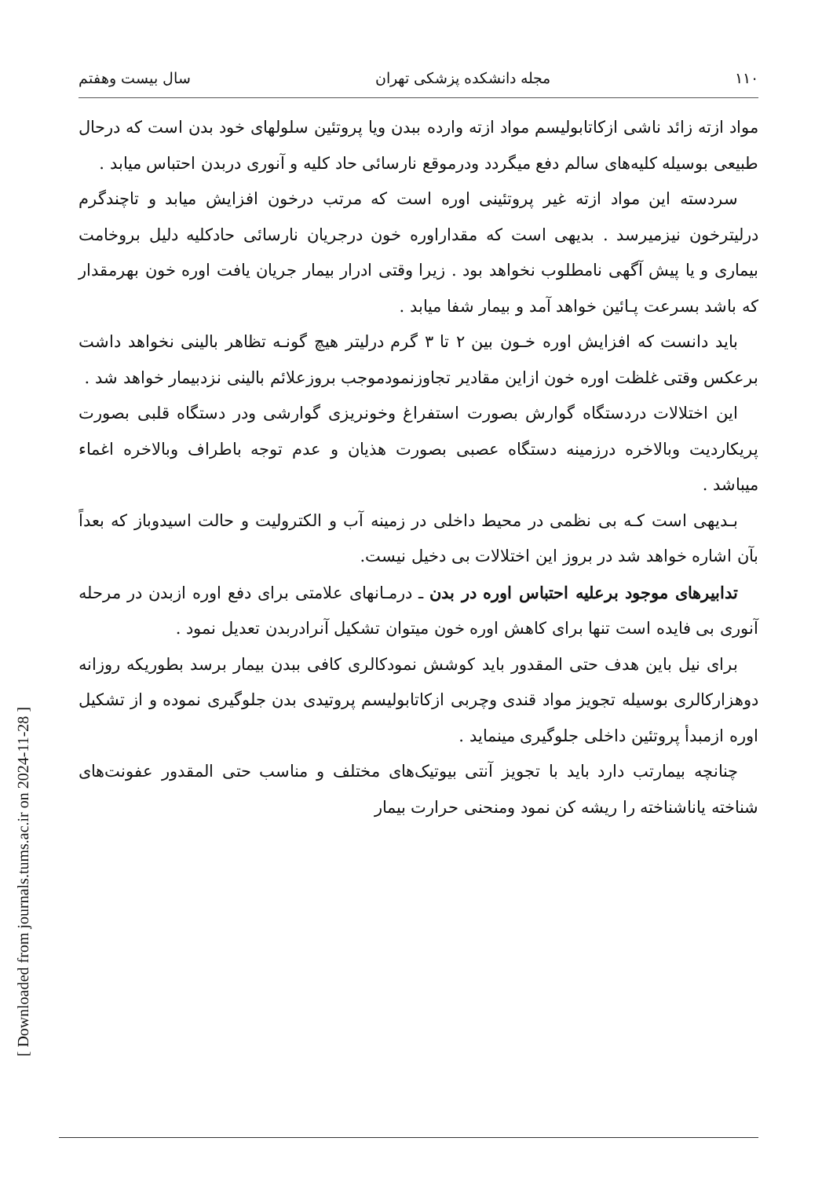[ Downloaded from journals.tums.ac.ir on 2024-11-28 ]
۱۱۰ مجله دانشکده پزشکی تهران سال بیست وهفتم
مواد ازته زائد ناشی ازکاتابولیسم مواد ازته وارده ببدن ویا پروتئین سلولهای خود بدن است که درحال طبیعی بوسیله کلیه‌های سالم دفع میگردد ودرموقع نارسائی حاد کلیه و آنوری دربدن احتباس میابد .
سردسته این مواد ازته غیر پروتئینی اوره است که مرتب درخون افزایش میابد و تاچندگرم درلیترخون نیزمیرسد . بدیهی است که مقداراوره خون درجریان نارسائی حادکلیه دلیل بروخامت بیماری و یا پیش آگهی نامطلوب نخواهد بود . زیرا وقتی ادرار بیمار جریان یافت اوره خون بهرمقدار که باشد بسرعت پـائین خواهد آمد و بیمار شفا میابد .
باید دانست که افزایش اوره خـون بین ۲ تا ۳ گرم درلیتر هیچ گونـه تظاهر بالینی نخواهد داشت برعکس وقتی غلظت اوره خون ازاین مقادیر تجاوزنمودموجب بروزعلائم بالینی نزدبیمار خواهد شد .
این اختلالات دردستگاه گوارش بصورت استفراغ وخونریزی گوارشی ودر دستگاه قلبی بصورت پریکاردیت وبالاخره درزمینه دستگاه عصبی بصورت هذیان و عدم توجه باطراف وبالاخره اغماء میباشد .
بـدیهی است کـه بی نظمی در محیط داخلی در زمینه آب و الکترولیت و حالت اسیدوباز که بعداً بآن اشاره خواهد شد در بروز این اختلالات بی دخیل نیست.
تدابیرهای موجود برعلیه احتباس اوره در بدن ـ درمـانهای علامتی برای دفع اوره ازبدن در مرحله آنوری بی فایده است تنها برای کاهش اوره خون میتوان تشکیل آنرادربدن تعدیل نمود .
برای نیل باین هدف حتی المقدور باید کوشش نمودکالری کافی ببدن بیمار برسد بطوریکه روزانه دوهزارکالری بوسیله تجویز مواد قندی وچربی ازکاتابولیسم پروتیدی بدن جلوگیری نموده و از تشکیل اوره ازمبدأ پروتئین داخلی جلوگیری مینماید .
چنانچه بیمارتب دارد باید با تجویز آنتی بیوتیک‌های مختلف و مناسب حتی المقدور عفونت‌های شناخته یاناشناخته را ریشه کن نمود ومنحنی حرارت بیمار